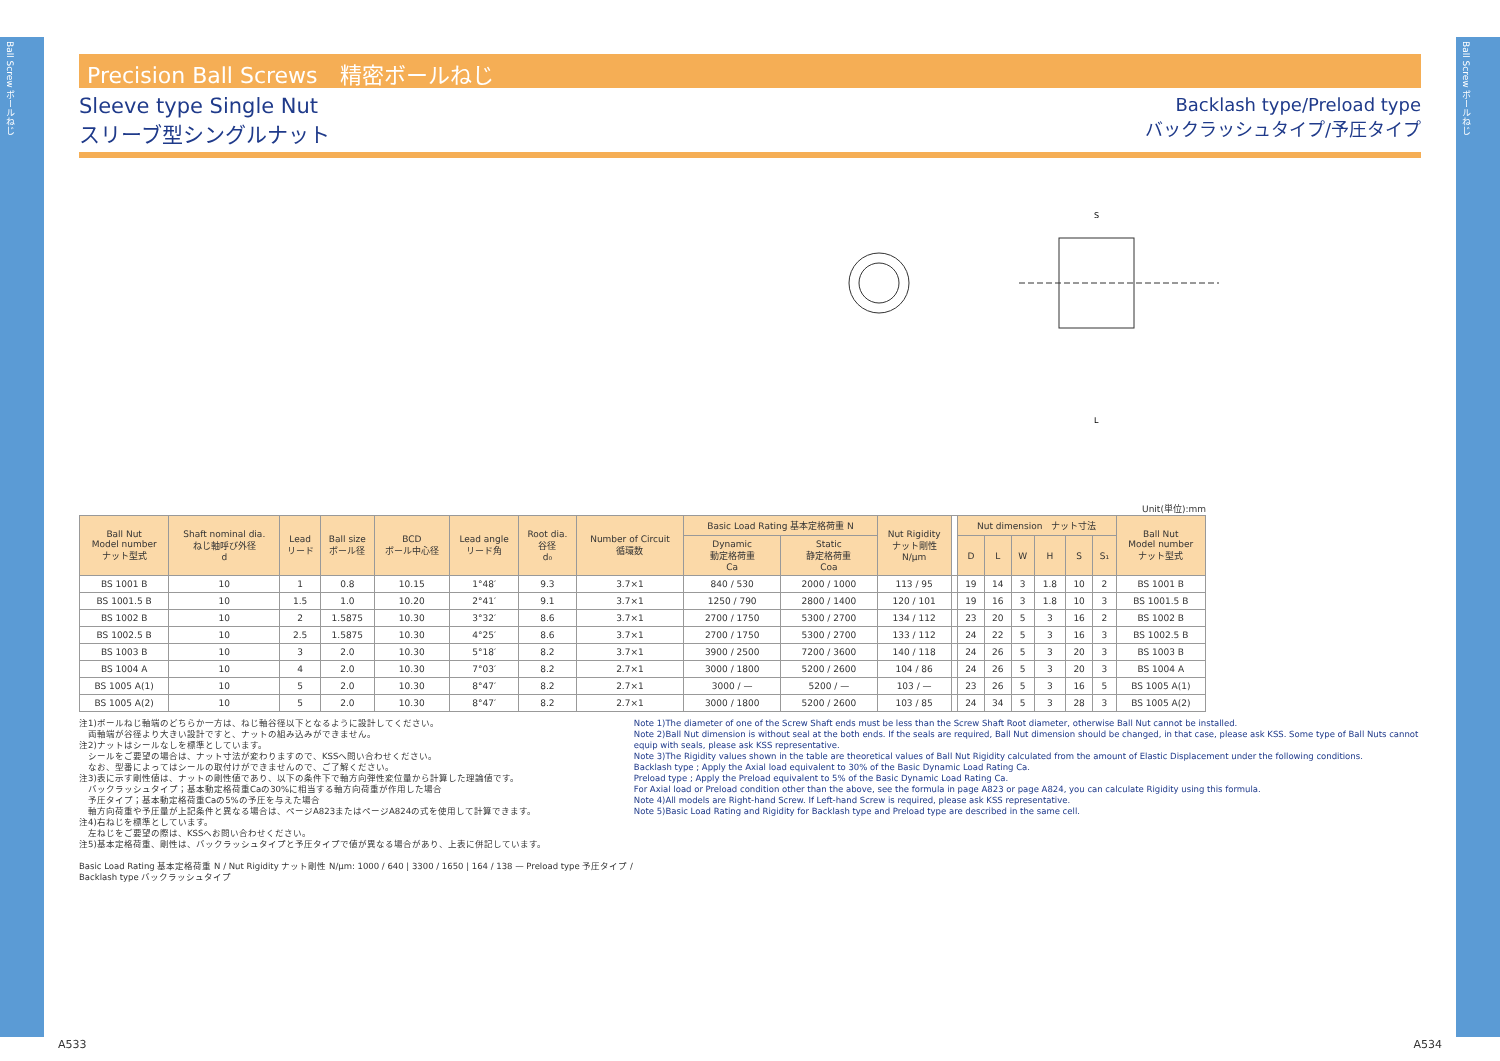Ball Screw ボールねじ
Ball Screw ボールねじ
Precision Ball Screws　精密ボールねじ
Sleeve type Single Nut
スリーブ型シングルナット
Backlash type/Preload type
バックラッシュタイプ/予圧タイプ
L
S
Unit(単位):mm
| Ball Nut Model number ナット型式 | Shaft nominal dia. ねじ軸呼び外径 d | Lead リード | Ball size ボール径 | BCD ボール中心径 | Lead angle リード角 | Root dia. 谷径 d₀ | Number of Circuit 循環数 | Basic Load Rating 基本定格荷重 N | | Nut Rigidity ナット剛性 N/μm | | Nut dimension ナット寸法 | | | | | | Ball Nut Model number ナット型式 |
| --- | --- | --- | --- | --- | --- | --- | --- | --- | --- | --- | --- | --- | --- | --- | --- | --- | --- | --- |
| | | | | | | | | Dynamic 動定格荷重 Ca | Static 静定格荷重 Coa | | | D | L | W | H | S | S₁ | |
| BS 1001 B | 10 | 1 | 0.8 | 10.15 | 1°48′ | 9.3 | 3.7×1 | 840 / 530 | 2000 / 1000 | 113 / 95 | | 19 | 14 | 3 | 1.8 | 10 | 2 | BS 1001 B |
| BS 1001.5 B | 10 | 1.5 | 1.0 | 10.20 | 2°41′ | 9.1 | 3.7×1 | 1250 / 790 | 2800 / 1400 | 120 / 101 | | 19 | 16 | 3 | 1.8 | 10 | 3 | BS 1001.5 B |
| BS 1002 B | 10 | 2 | 1.5875 | 10.30 | 3°32′ | 8.6 | 3.7×1 | 2700 / 1750 | 5300 / 2700 | 134 / 112 | | 23 | 20 | 5 | 3 | 16 | 2 | BS 1002 B |
| BS 1002.5 B | 10 | 2.5 | 1.5875 | 10.30 | 4°25′ | 8.6 | 3.7×1 | 2700 / 1750 | 5300 / 2700 | 133 / 112 | | 24 | 22 | 5 | 3 | 16 | 3 | BS 1002.5 B |
| BS 1003 B | 10 | 3 | 2.0 | 10.30 | 5°18′ | 8.2 | 3.7×1 | 3900 / 2500 | 7200 / 3600 | 140 / 118 | | 24 | 26 | 5 | 3 | 20 | 3 | BS 1003 B |
| BS 1004 A | 10 | 4 | 2.0 | 10.30 | 7°03′ | 8.2 | 2.7×1 | 3000 / 1800 | 5200 / 2600 | 104 / 86 | | 24 | 26 | 5 | 3 | 20 | 3 | BS 1004 A |
| BS 1005 A(1) | 10 | 5 | 2.0 | 10.30 | 8°47′ | 8.2 | 2.7×1 | 3000 / — | 5200 / — | 103 / — | | 23 | 26 | 5 | 3 | 16 | 5 | BS 1005 A(1) |
| BS 1005 A(2) | 10 | 5 | 2.0 | 10.30 | 8°47′ | 8.2 | 2.7×1 | 3000 / 1800 | 5200 / 2600 | 103 / 85 | | 24 | 34 | 5 | 3 | 28 | 3 | BS 1005 A(2) |
注1)ボールねじ軸端のどちらか一方は、ねじ軸谷径以下となるように設計してください。
　両軸端が谷径より大きい設計ですと、ナットの組み込みができません。
注2)ナットはシールなしを標準としています。
　シールをご要望の場合は、ナット寸法が変わりますので、KSSへ問い合わせください。
　なお、型番によってはシールの取付けができませんので、ご了解ください。
注3)表に示す剛性値は、ナットの剛性値であり、以下の条件下で軸方向弾性変位量から計算した理論値です。
　バックラッシュタイプ；基本動定格荷重Caの30%に相当する軸方向荷重が作用した場合
　予圧タイプ；基本動定格荷重Caの5%の予圧を与えた場合
　軸方向荷重や予圧量が上記条件と異なる場合は、ページA823またはページA824の式を使用して計算できます。
注4)右ねじを標準としています。
　左ねじをご要望の際は、KSSへお問い合わせください。
注5)基本定格荷重、剛性は、バックラッシュタイプと予圧タイプで値が異なる場合があり、上表に併記しています。
Basic Load Rating 基本定格荷重 N / Nut Rigidity ナット剛性 N/μm: 1000 / 640 | 3300 / 1650 | 164 / 138 — Preload type 予圧タイプ / Backlash type バックラッシュタイプ
Note 1)The diameter of one of the Screw Shaft ends must be less than the Screw Shaft Root diameter, otherwise Ball Nut cannot be installed.
Note 2)Ball Nut dimension is without seal at the both ends. If the seals are required, Ball Nut dimension should be changed, in that case, please ask KSS. Some type of Ball Nuts cannot equip with seals, please ask KSS representative.
Note 3)The Rigidity values shown in the table are theoretical values of Ball Nut Rigidity calculated from the amount of Elastic Displacement under the following conditions.
Backlash type ; Apply the Axial load equivalent to 30% of the Basic Dynamic Load Rating Ca.
Preload type ; Apply the Preload equivalent to 5% of the Basic Dynamic Load Rating Ca.
For Axial load or Preload condition other than the above, see the formula in page A823 or page A824, you can calculate Rigidity using this formula.
Note 4)All models are Right-hand Screw. If Left-hand Screw is required, please ask KSS representative.
Note 5)Basic Load Rating and Rigidity for Backlash type and Preload type are described in the same cell.
A533 A534